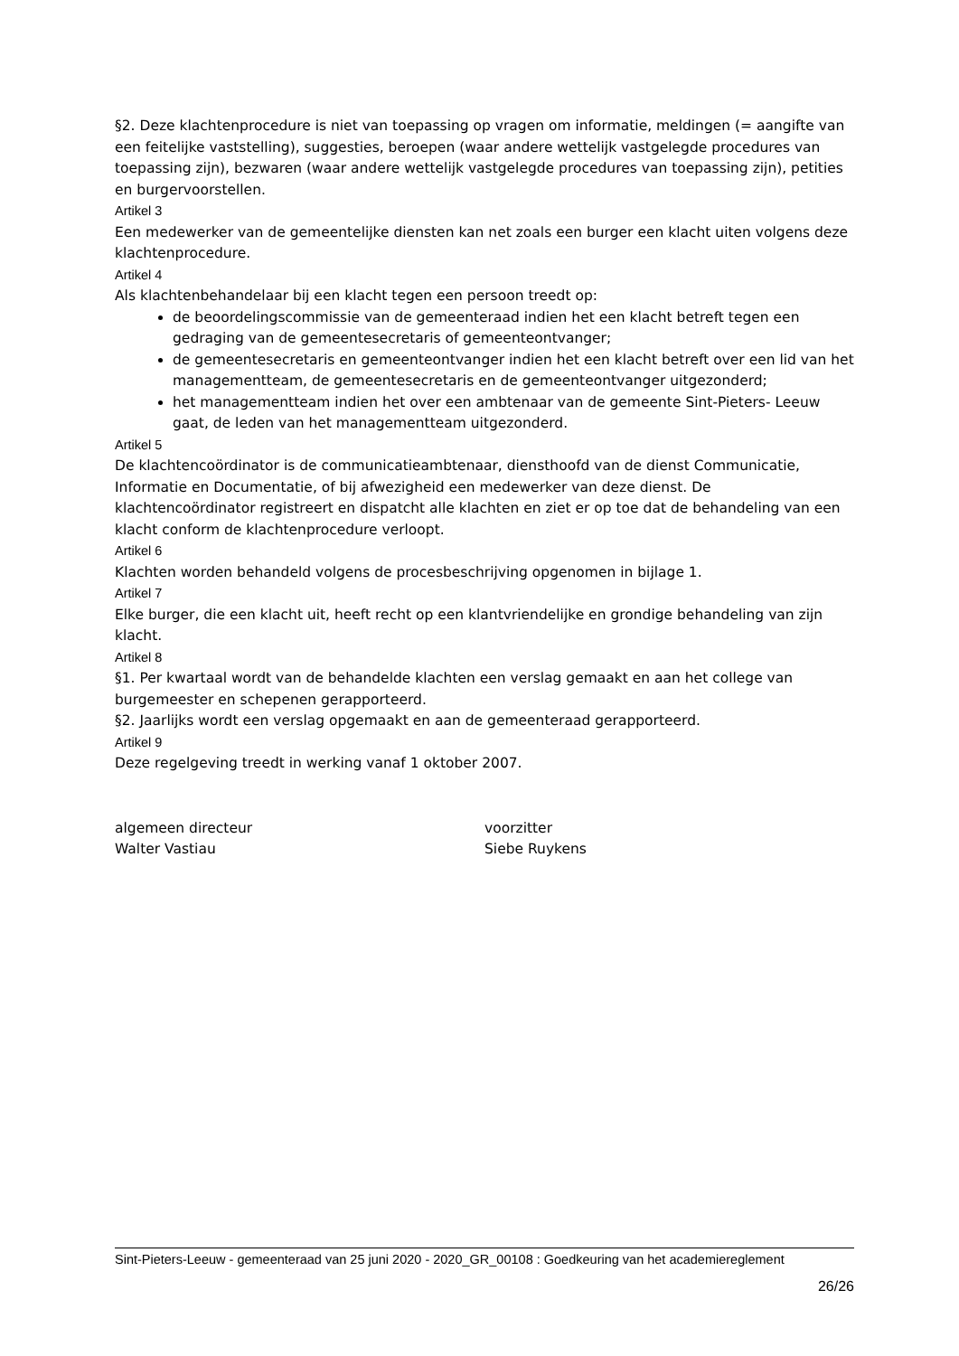§2. Deze klachtenprocedure is niet van toepassing op vragen om informatie, meldingen (= aangifte van een feitelijke vaststelling), suggesties, beroepen (waar andere wettelijk vastgelegde procedures van toepassing zijn), bezwaren (waar andere wettelijk vastgelegde procedures van toepassing zijn), petities en burgervoorstellen.
Artikel 3
Een medewerker van de gemeentelijke diensten kan net zoals een burger een klacht uiten volgens deze klachtenprocedure.
Artikel 4
Als klachtenbehandelaar bij een klacht tegen een persoon treedt op:
de beoordelingscommissie van de gemeenteraad indien het een klacht betreft tegen een gedraging van de gemeentesecretaris of gemeenteontvanger;
de gemeentesecretaris en gemeenteontvanger indien het een klacht betreft over een lid van het managementteam, de gemeentesecretaris en de gemeenteontvanger uitgezonderd;
het managementteam indien het over een ambtenaar van de gemeente Sint-Pieters- Leeuw gaat, de leden van het managementteam uitgezonderd.
Artikel 5
De klachtencoördinator is de communicatieambtenaar, diensthoofd van de dienst Communicatie, Informatie en Documentatie, of bij afwezigheid een medewerker van deze dienst. De klachtencoördinator registreert en dispatcht alle klachten en ziet er op toe dat de behandeling van een klacht conform de klachtenprocedure verloopt.
Artikel 6
Klachten worden behandeld volgens de procesbeschrijving opgenomen in bijlage 1.
Artikel 7
Elke burger, die een klacht uit, heeft recht op een klantvriendelijke en grondige behandeling van zijn klacht.
Artikel 8
§1. Per kwartaal wordt van de behandelde klachten een verslag gemaakt en aan het college van burgemeester en schepenen gerapporteerd.
§2. Jaarlijks wordt een verslag opgemaakt en aan de gemeenteraad gerapporteerd.
Artikel 9
Deze regelgeving treedt in werking vanaf 1 oktober 2007.
algemeen directeur
Walter Vastiau
voorzitter
Siebe Ruykens
Sint-Pieters-Leeuw - gemeenteraad van 25 juni 2020 - 2020_GR_00108 : Goedkeuring van het academiereglement
26/26